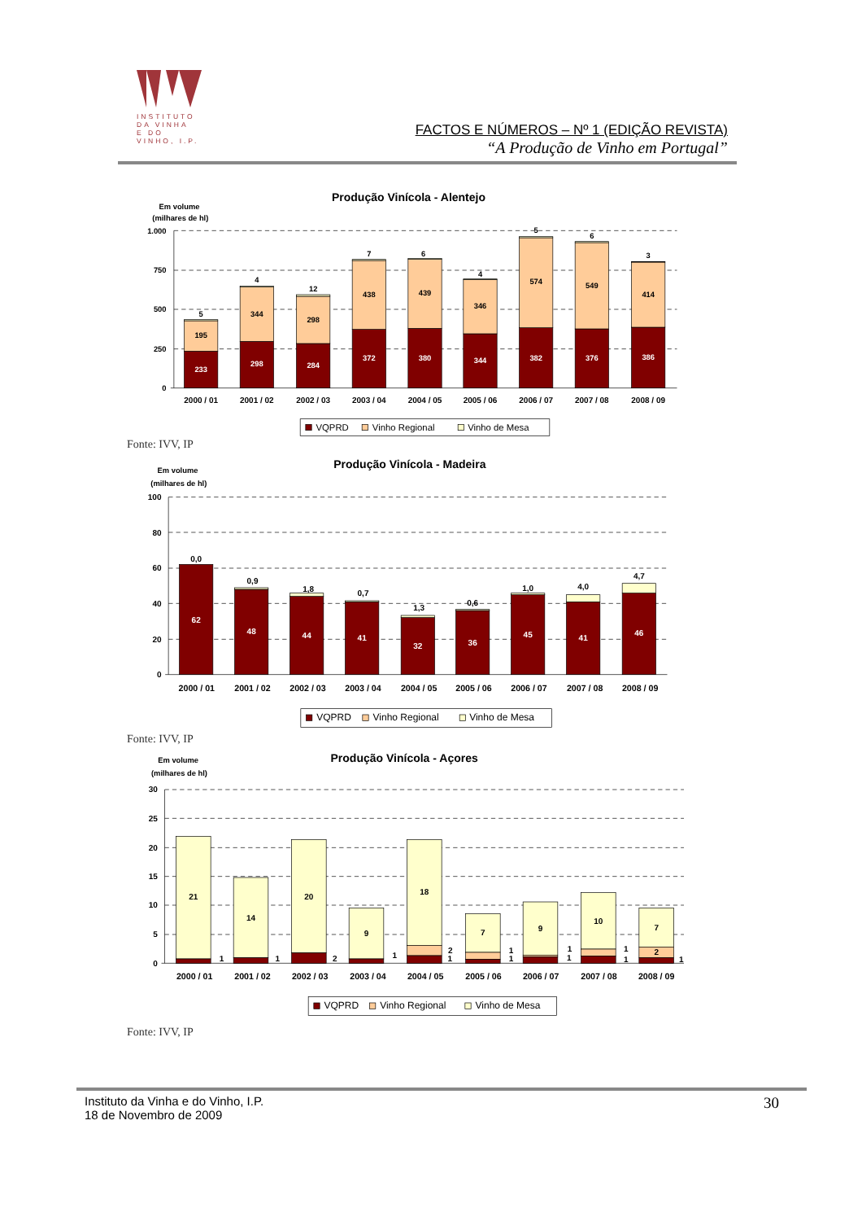INSTITUTO
DA VINHA
E DO VINHO, I.P.
FACTOS E NÚMEROS – Nº 1 (EDIÇÃO REVISTA)
“A Produção de Vinho em Portugal”
Produção Vinícola - Alentejo
Em volume
(milhares de hl)
1.000
750
500
250
0
233
195
5
298
344
4
284
298
12
372
438
7
380
439
6
344
346
4
382
574
5
376
549
6
386
414
3
2000 / 01
2001 / 02
2002 / 03
2003 / 04
2004 / 05
2005 / 06
2006 / 07
2007 / 08
2008 / 09
VQPRD
Vinho Regional
Vinho de Mesa
Fonte: IVV, IP
Produção Vinícola - Madeira
Em volume
(milhares de hl)
100
80
60
40
20
0
62
0,0
48
0,9
44
1,8
41
0,7
32
1,3
36
0,6
45
1,0
41
4,0
46
4,7
2000 / 01
2001 / 02
2002 / 03
2003 / 04
2004 / 05
2005 / 06
2006 / 07
2007 / 08
2008 / 09
VQPRD
Vinho Regional
Vinho de Mesa
Fonte: IVV, IP
Produção Vinícola - Açores
Em volume
(milhares de hl)
30
25
20
15
10
5
0
21
1
14
1
20
2
9
1
18
2
1
7
1
1
9
1
1
10
1
1
7
2
1
2000 / 01
2001 / 02
2002 / 03
2003 / 04
2004 / 05
2005 / 06
2006 / 07
2007 / 08
2008 / 09
VQPRD
Vinho Regional
Vinho de Mesa
Fonte: IVV, IP
Instituto da Vinha e do Vinho, I.P.
18 de Novembro de 2009
30